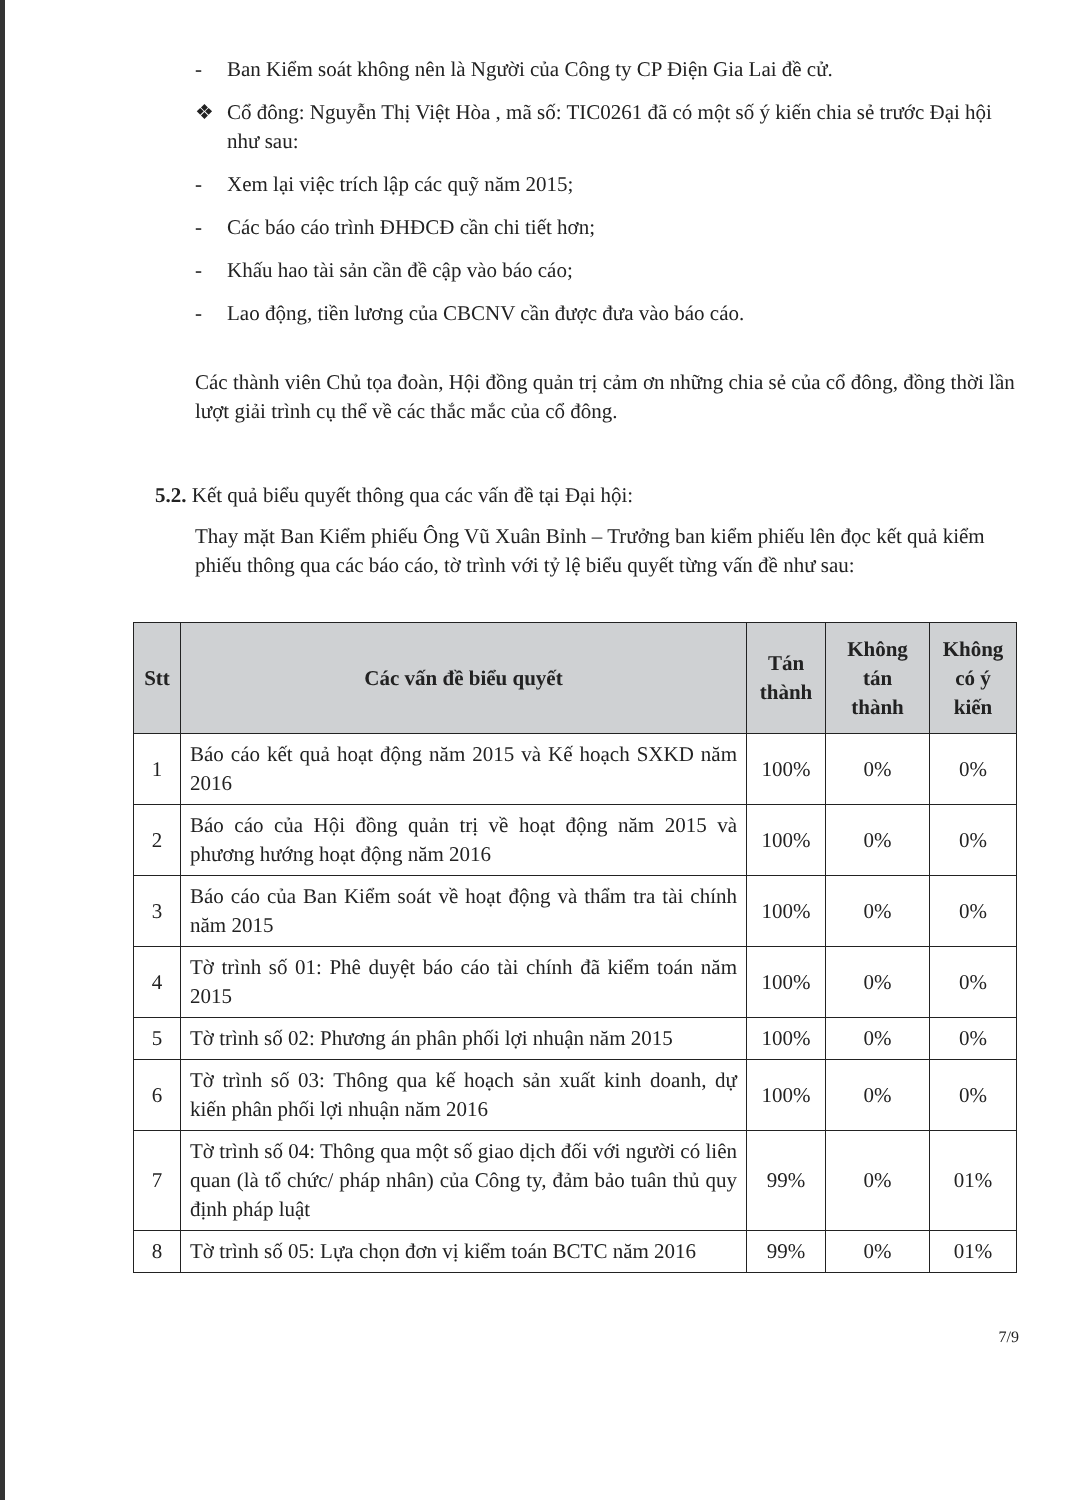- Ban Kiểm soát không nên là Người của Công ty CP Điện Gia Lai đề cử.
❖ Cổ đông: Nguyễn Thị Việt Hòa , mã số: TIC0261 đã có một số ý kiến chia sẻ trước Đại hội như sau:
- Xem lại việc trích lập các quỹ năm 2015;
- Các báo cáo trình ĐHĐCĐ cần chi tiết hơn;
- Khấu hao tài sản cần đề cập vào báo cáo;
- Lao động, tiền lương của CBCNV cần được đưa vào báo cáo.
Các thành viên Chủ tọa đoàn, Hội đồng quản trị cảm ơn những chia sẻ của cổ đông, đồng thời lần lượt giải trình cụ thể về các thắc mắc của cổ đông.
5.2. Kết quả biểu quyết thông qua các vấn đề tại Đại hội:
Thay mặt Ban Kiểm phiếu Ông Vũ Xuân Bỉnh – Trưởng ban kiểm phiếu lên đọc kết quả kiểm phiếu thông qua các báo cáo, tờ trình với tỷ lệ biểu quyết từng vấn đề như sau:
| Stt | Các vấn đề biểu quyết | Tán thành | Không tán thành | Không có ý kiến |
| --- | --- | --- | --- | --- |
| 1 | Báo cáo kết quả hoạt động năm 2015 và Kế hoạch SXKD năm 2016 | 100% | 0% | 0% |
| 2 | Báo cáo của Hội đồng quản trị về hoạt động năm 2015 và phương hướng hoạt động năm 2016 | 100% | 0% | 0% |
| 3 | Báo cáo của Ban Kiểm soát về hoạt động và thẩm tra tài chính năm 2015 | 100% | 0% | 0% |
| 4 | Tờ trình số 01: Phê duyệt báo cáo tài chính đã kiểm toán năm 2015 | 100% | 0% | 0% |
| 5 | Tờ trình số 02: Phương án phân phối lợi nhuận năm 2015 | 100% | 0% | 0% |
| 6 | Tờ trình số 03: Thông qua kế hoạch sản xuất kinh doanh, dự kiến phân phối lợi nhuận năm 2016 | 100% | 0% | 0% |
| 7 | Tờ trình số 04: Thông qua một số giao dịch đối với người có liên quan (là tổ chức/ pháp nhân) của Công ty, đảm bảo tuân thủ quy định pháp luật | 99% | 0% | 01% |
| 8 | Tờ trình số 05: Lựa chọn đơn vị kiểm toán BCTC năm 2016 | 99% | 0% | 01% |
7/9